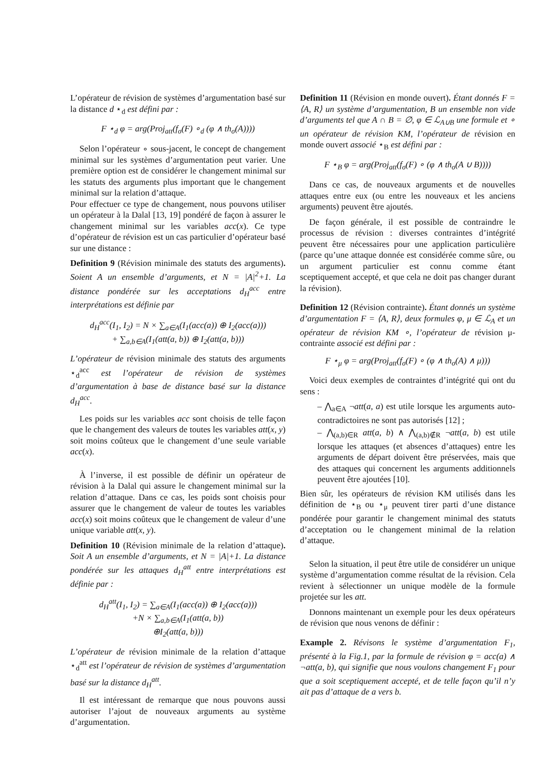L’opérateur de révision de systèmes d’argumentation basé sur la distance d ⋆<sub>d</sub> est défini par :
F ⋆<sub>d</sub> φ = arg(Proj<sub>att</sub>(f<sub>σ</sub>(F) ∘<sub>d</sub> (φ ∧ th<sub>σ</sub>(A))))
Selon l’opérateur ∘ sous-jacent, le concept de changement minimal sur les systèmes d’argumentation peut varier. Une première option est de considérer le changement minimal sur les statuts des arguments plus important que le changement minimal sur la relation d’attaque.
Pour effectuer ce type de changement, nous pouvons utiliser un opérateur à la Dalal [13, 19] pondéré de façon à assurer le changement minimal sur les variables acc(x). Ce type d’opérateur de révision est un cas particulier d’opérateur basé sur une distance :
Definition 9 (Révision minimale des statuts des arguments). Soient A un ensemble d’arguments, et N = |A|<sup>2</sup>+1. La distance pondérée sur les acceptations d<sub>H</sub><sup>acc</sup> entre interprétations est définie par
d<sub>H</sub><sup>acc</sup>(I<sub>1</sub>, I<sub>2</sub>) = N × ∑<sub>a∈A</sub>(I<sub>1</sub>(acc(a)) ⊕ I<sub>2</sub>(acc(a)))
+ ∑<sub>a,b∈A</sub>(I<sub>1</sub>(att(a, b)) ⊕ I<sub>2</sub>(att(a, b)))
L’opérateur de révision minimale des statuts des arguments ⋆<sub>d</sub><sup>acc</sup> est l’opérateur de révision de systèmes d’argumentation à base de distance basé sur la distance d<sub>H</sub><sup>acc</sup>.
Les poids sur les variables acc sont choisis de telle façon que le changement des valeurs de toutes les variables att(x, y) soit moins coûteux que le changement d’une seule variable acc(x).
À l’inverse, il est possible de définir un opérateur de révision à la Dalal qui assure le changement minimal sur la relation d’attaque. Dans ce cas, les poids sont choisis pour assurer que le changement de valeur de toutes les variables acc(x) soit moins coûteux que le changement de valeur d’une unique variable att(x, y).
Definition 10 (Révision minimale de la relation d’attaque). Soit A un ensemble d’arguments, et N = |A|+1. La distance pondérée sur les attaques d<sub>H</sub><sup>att</sup> entre interprétations est définie par :
d<sub>H</sub><sup>att</sup>(I<sub>1</sub>, I<sub>2</sub>) = ∑<sub>a∈A</sub>(I<sub>1</sub>(acc(a)) ⊕ I<sub>2</sub>(acc(a)))
+N × ∑<sub>a,b∈A</sub>(I<sub>1</sub>(att(a, b))
⊕I<sub>2</sub>(att(a, b)))
L’opérateur de révision minimale de la relation d’attaque ⋆<sub>d</sub><sup>att</sup> est l’opérateur de révision de systèmes d’argumentation basé sur la distance d<sub>H</sub><sup>att</sup>.
Il est intéressant de remarque que nous pouvons aussi autoriser l’ajout de nouveaux arguments au système d’argumentation.
Definition 11 (Révision en monde ouvert). Étant donnés F = ⟨A, R⟩ un système d’argumentation, B un ensemble non vide d’arguments tel que A ∩ B = ∅, φ ∈ ℒ<sub>A∪B</sub> une formule et ∘ un opérateur de révision KM, l’opérateur de révision en monde ouvert associé ⋆<sub>B</sub> est défini par :
F ⋆<sub>B</sub> φ = arg(Proj<sub>att</sub>(f<sub>σ</sub>(F) ∘ (φ ∧ th<sub>σ</sub>(A ∪ B))))
Dans ce cas, de nouveaux arguments et de nouvelles attaques entre eux (ou entre les nouveaux et les anciens arguments) peuvent être ajoutés.
De façon générale, il est possible de contraindre le processus de révision : diverses contraintes d’intégrité peuvent être nécessaires pour une application particulière (parce qu’une attaque donnée est considérée comme sûre, ou un argument particulier est connu comme étant sceptiquement accepté, et que cela ne doit pas changer durant la révision).
Definition 12 (Révision contrainte). Étant donnés un système d’argumentation F = ⟨A, R⟩, deux formules φ, μ ∈ ℒ<sub>A</sub> et un opérateur de révision KM ∘, l’opérateur de révision μ-contrainte associé est défini par :
F ⋆<sub>μ</sub> φ = arg(Proj<sub>att</sub>(f<sub>σ</sub>(F) ∘ (φ ∧ th<sub>σ</sub>(A) ∧ μ)))
Voici deux exemples de contraintes d’intégrité qui ont du sens :
– ⋀<sub>a∈A</sub> ¬att(a, a) est utile lorsque les arguments auto-contradictoires ne sont pas autorisés [12] ;
– ⋀<sub>(a,b)∈R</sub> att(a, b) ∧ ⋀<sub>(a,b)∉R</sub> ¬att(a, b) est utile lorsque les attaques (et absences d’attaques) entre les arguments de départ doivent être préservées, mais que des attaques qui concernent les arguments additionnels peuvent être ajoutées [10].
Bien sûr, les opérateurs de révision KM utilisés dans les définition de ⋆<sub>B</sub> ou ⋆<sub>μ</sub> peuvent tirer parti d’une distance pondérée pour garantir le changement minimal des statuts d’acceptation ou le changement minimal de la relation d’attaque.
Selon la situation, il peut être utile de considérer un unique système d’argumentation comme résultat de la révision. Cela revient à sélectionner un unique modèle de la formule projetée sur les att.
Donnons maintenant un exemple pour les deux opérateurs de révision que nous venons de définir :
Example 2. Révisons le système d’argumentation F<sub>1</sub>, présenté à la Fig.1, par la formule de révision φ = acc(a) ∧ ¬att(a, b), qui signifie que nous voulons changement F<sub>1</sub> pour que a soit sceptiquement accepté, et de telle façon qu’il n’y ait pas d’attaque de a vers b.